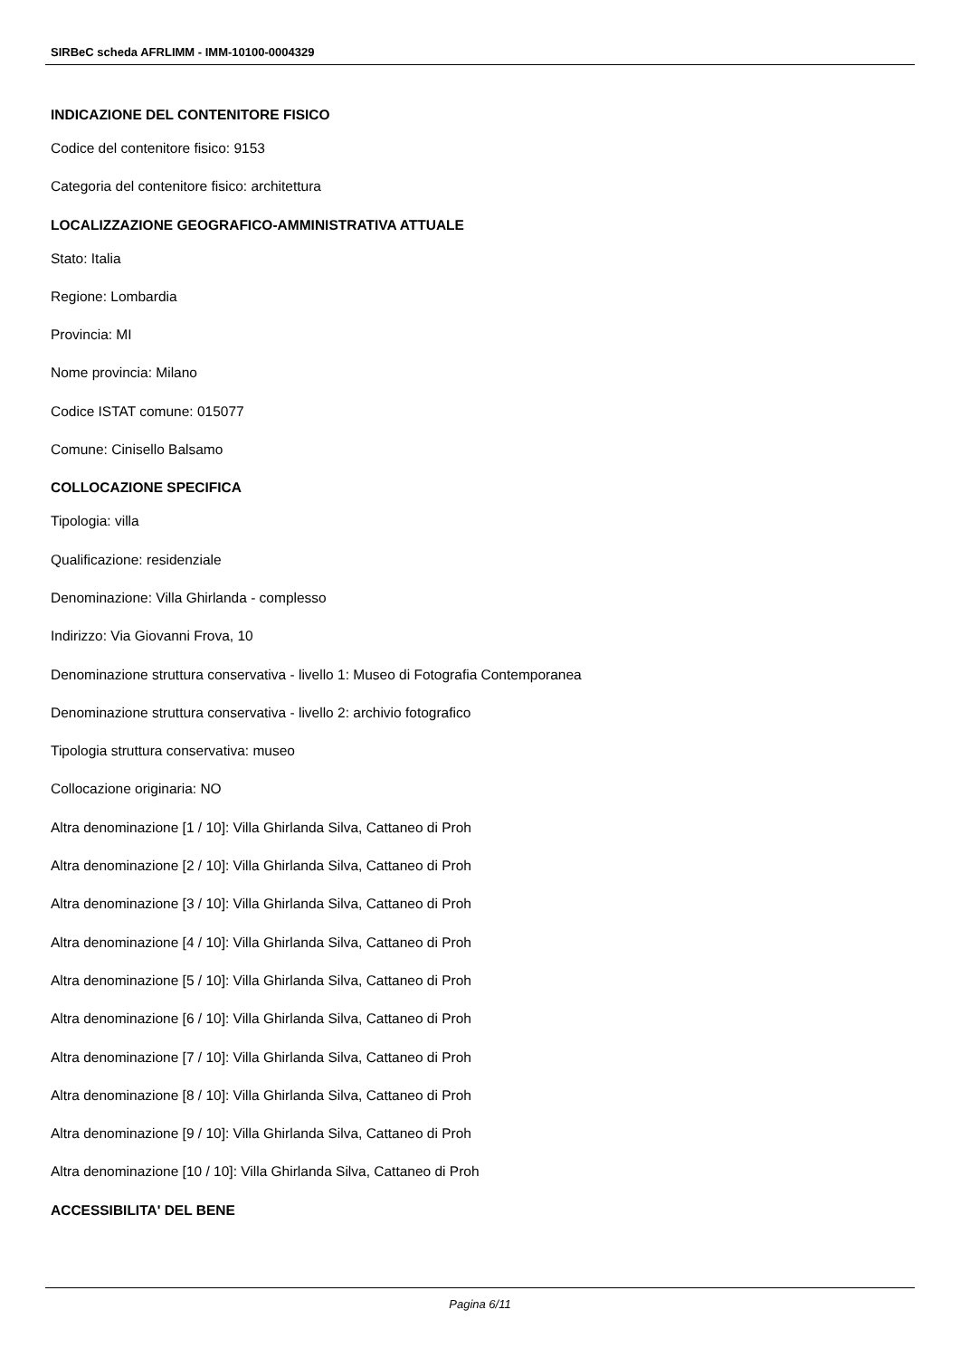SIRBeC scheda AFRLIMM - IMM-10100-0004329
INDICAZIONE DEL CONTENITORE FISICO
Codice del contenitore fisico: 9153
Categoria del contenitore fisico: architettura
LOCALIZZAZIONE GEOGRAFICO-AMMINISTRATIVA ATTUALE
Stato: Italia
Regione: Lombardia
Provincia: MI
Nome provincia: Milano
Codice ISTAT comune: 015077
Comune: Cinisello Balsamo
COLLOCAZIONE SPECIFICA
Tipologia: villa
Qualificazione: residenziale
Denominazione: Villa Ghirlanda - complesso
Indirizzo: Via Giovanni Frova, 10
Denominazione struttura conservativa - livello 1: Museo di Fotografia Contemporanea
Denominazione struttura conservativa - livello 2: archivio fotografico
Tipologia struttura conservativa: museo
Collocazione originaria: NO
Altra denominazione [1 / 10]: Villa Ghirlanda Silva, Cattaneo di Proh
Altra denominazione [2 / 10]: Villa Ghirlanda Silva, Cattaneo di Proh
Altra denominazione [3 / 10]: Villa Ghirlanda Silva, Cattaneo di Proh
Altra denominazione [4 / 10]: Villa Ghirlanda Silva, Cattaneo di Proh
Altra denominazione [5 / 10]: Villa Ghirlanda Silva, Cattaneo di Proh
Altra denominazione [6 / 10]: Villa Ghirlanda Silva, Cattaneo di Proh
Altra denominazione [7 / 10]: Villa Ghirlanda Silva, Cattaneo di Proh
Altra denominazione [8 / 10]: Villa Ghirlanda Silva, Cattaneo di Proh
Altra denominazione [9 / 10]: Villa Ghirlanda Silva, Cattaneo di Proh
Altra denominazione [10 / 10]: Villa Ghirlanda Silva, Cattaneo di Proh
ACCESSIBILITA' DEL BENE
Pagina 6/11